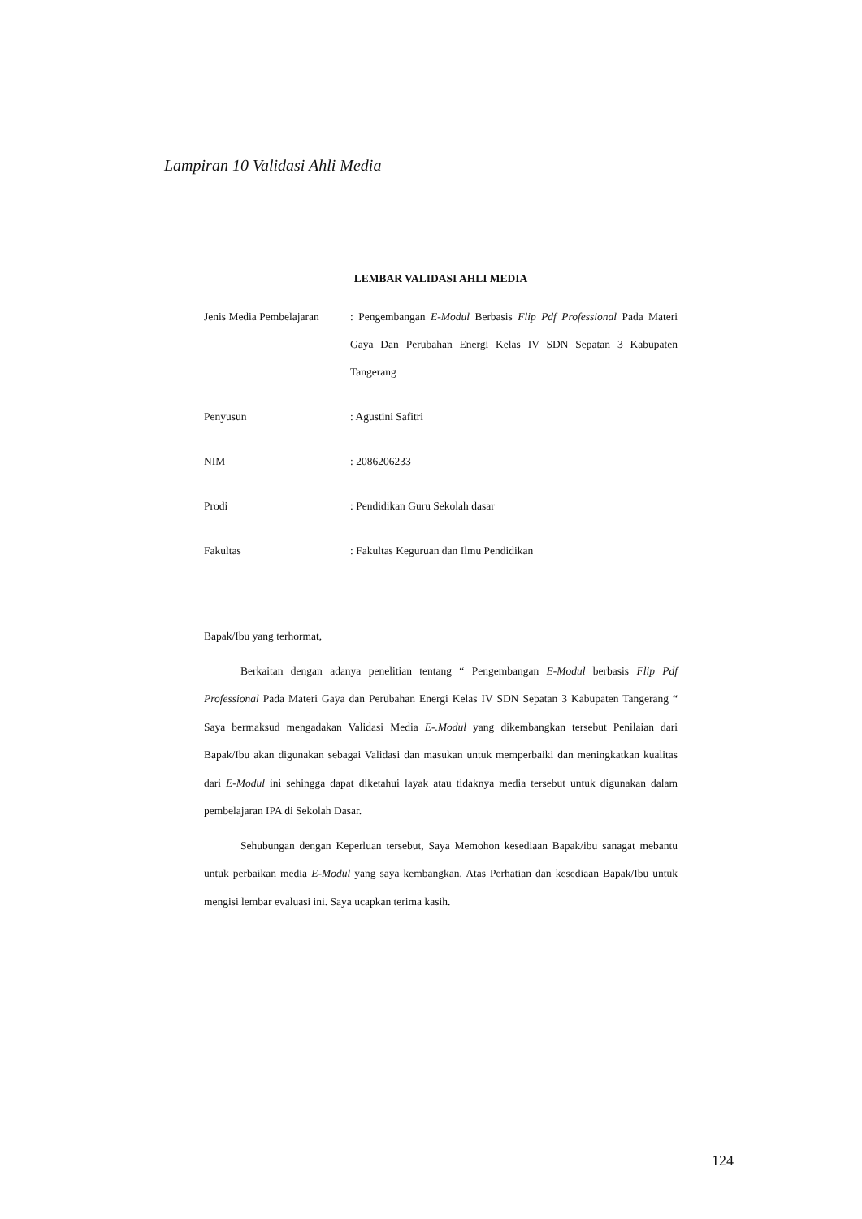Lampiran 10 Validasi Ahli Media
LEMBAR VALIDASI AHLI MEDIA
| Jenis Media Pembelajaran | : Pengembangan E-Modul Berbasis Flip Pdf Professional Pada Materi Gaya Dan Perubahan Energi Kelas IV SDN Sepatan 3 Kabupaten Tangerang |
| Penyusun | : Agustini Safitri |
| NIM | : 2086206233 |
| Prodi | : Pendidikan Guru Sekolah dasar |
| Fakultas | : Fakultas Keguruan dan Ilmu Pendidikan |
Bapak/Ibu yang terhormat,
Berkaitan dengan adanya penelitian tentang “ Pengembangan E-Modul berbasis Flip Pdf Professional Pada Materi Gaya dan Perubahan Energi Kelas IV SDN Sepatan 3 Kabupaten Tangerang “ Saya bermaksud mengadakan Validasi Media E-.Modul yang dikembangkan tersebut Penilaian dari Bapak/Ibu akan digunakan sebagai Validasi dan masukan untuk memperbaiki dan meningkatkan kualitas dari E-Modul ini sehingga dapat diketahui layak atau tidaknya media tersebut untuk digunakan dalam pembelajaran IPA di Sekolah Dasar.
Sehubungan dengan Keperluan tersebut, Saya Memohon kesediaan Bapak/ibu sanagat mebantu untuk perbaikan media E-Modul yang saya kembangkan. Atas Perhatian dan kesediaan Bapak/Ibu untuk mengisi lembar evaluasi ini. Saya ucapkan terima kasih.
124